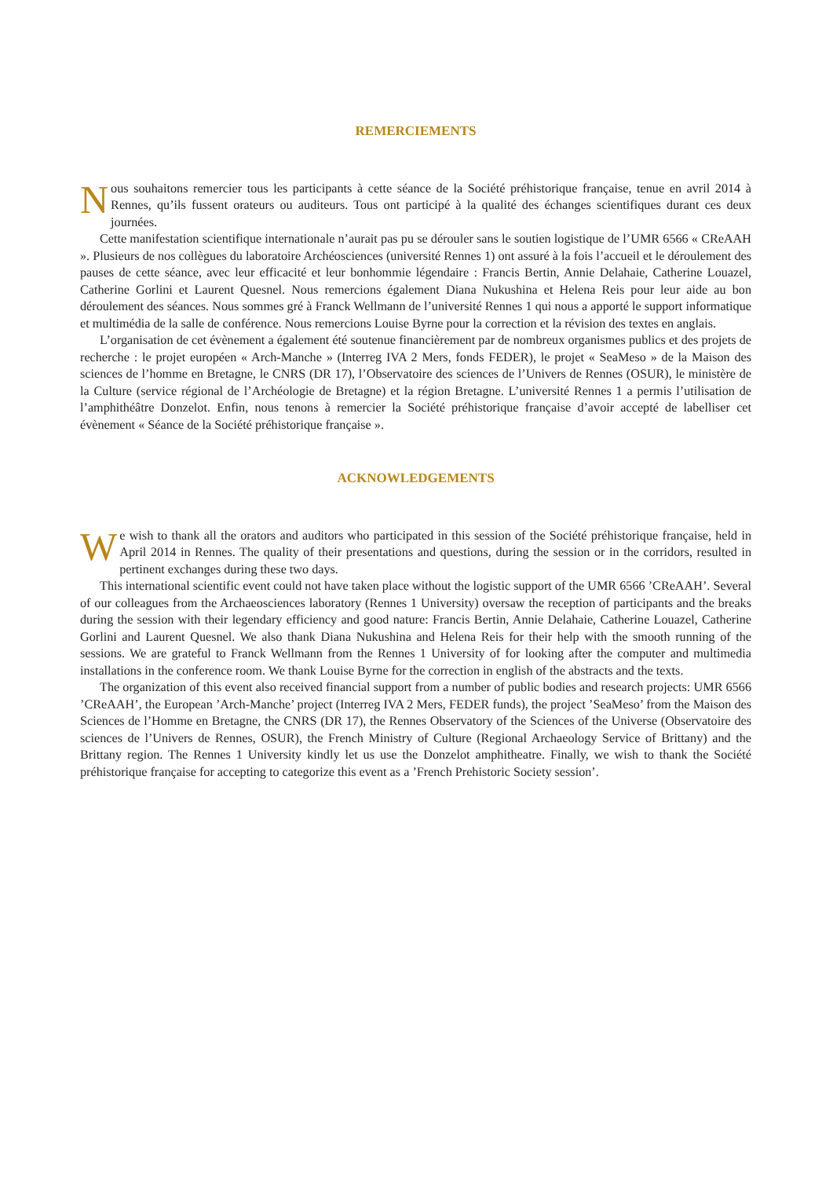REMERCIEMENTS
Nous souhaitons remercier tous les participants à cette séance de la Société préhistorique française, tenue en avril 2014 à Rennes, qu’ils fussent orateurs ou auditeurs. Tous ont participé à la qualité des échanges scientifiques durant ces deux journées.
Cette manifestation scientifique internationale n’aurait pas pu se dérouler sans le soutien logistique de l’UMR 6566 « CReAAH ». Plusieurs de nos collègues du laboratoire Archéosciences (université Rennes 1) ont assuré à la fois l’accueil et le déroulement des pauses de cette séance, avec leur efficacité et leur bonhommie légendaire : Francis Bertin, Annie Delahaie, Catherine Louazel, Catherine Gorlini et Laurent Quesnel. Nous remercions également Diana Nukushina et Helena Reis pour leur aide au bon déroulement des séances. Nous sommes gré à Franck Wellmann de l’université Rennes 1 qui nous a apporté le support informatique et multimédia de la salle de conférence. Nous remercions Louise Byrne pour la correction et la révision des textes en anglais.
L’organisation de cet évènement a également été soutenue financièrement par de nombreux organismes publics et des projets de recherche : le projet européen « Arch-Manche » (Interreg IVA 2 Mers, fonds FEDER), le projet « SeaMeso » de la Maison des sciences de l’homme en Bretagne, le CNRS (DR 17), l’Observatoire des sciences de l’Univers de Rennes (OSUR), le ministère de la Culture (service régional de l’Archéologie de Bretagne) et la région Bretagne. L’université Rennes 1 a permis l’utilisation de l’amphithéâtre Donzelot. Enfin, nous tenons à remercier la Société préhistorique française d’avoir accepté de labelliser cet évènement « Séance de la Société préhistorique française ».
ACKNOWLEDGEMENTS
We wish to thank all the orators and auditors who participated in this session of the Société préhistorique française, held in April 2014 in Rennes. The quality of their presentations and questions, during the session or in the corridors, resulted in pertinent exchanges during these two days.
This international scientific event could not have taken place without the logistic support of the UMR 6566 ’CReAAH’. Several of our colleagues from the Archaeosciences laboratory (Rennes 1 University) oversaw the reception of participants and the breaks during the session with their legendary efficiency and good nature: Francis Bertin, Annie Delahaie, Catherine Louazel, Catherine Gorlini and Laurent Quesnel. We also thank Diana Nukushina and Helena Reis for their help with the smooth running of the sessions. We are grateful to Franck Wellmann from the Rennes 1 University of for looking after the computer and multimedia installations in the conference room. We thank Louise Byrne for the correction in english of the abstracts and the texts.
The organization of this event also received financial support from a number of public bodies and research projects: UMR 6566 ’CReAAH’, the European ’Arch-Manche’ project (Interreg IVA 2 Mers, FEDER funds), the project ’SeaMeso’ from the Maison des Sciences de l’Homme en Bretagne, the CNRS (DR 17), the Rennes Observatory of the Sciences of the Universe (Observatoire des sciences de l’Univers de Rennes, OSUR), the French Ministry of Culture (Regional Archaeology Service of Brittany) and the Brittany region. The Rennes 1 University kindly let us use the Donzelot amphitheatre. Finally, we wish to thank the Société préhistorique française for accepting to categorize this event as a ’French Prehistoric Society session’.